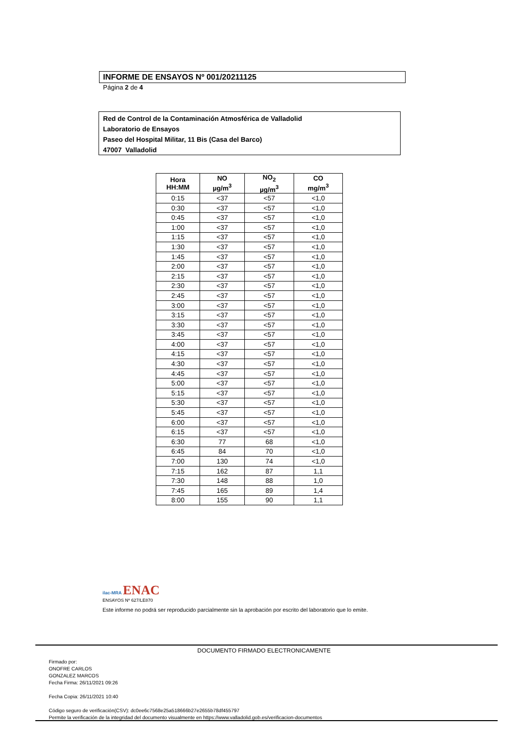INFORME DE ENSAYOS Nº 001/20211125
Página 2 de 4
Red de Control de la Contaminación Atmosférica de Valladolid
Laboratorio de Ensayos
Paseo del Hospital Militar, 11 Bis (Casa del Barco)
47007 Valladolid
| Hora HH:MM | NO µg/m<sup>3</sup> | NO<sub>2</sub> µg/m<sup>3</sup> | CO mg/m<sup>3</sup> |
| --- | --- | --- | --- |
| 0:15 | <37 | <57 | <1,0 |
| 0:30 | <37 | <57 | <1,0 |
| 0:45 | <37 | <57 | <1,0 |
| 1:00 | <37 | <57 | <1,0 |
| 1:15 | <37 | <57 | <1,0 |
| 1:30 | <37 | <57 | <1,0 |
| 1:45 | <37 | <57 | <1,0 |
| 2:00 | <37 | <57 | <1,0 |
| 2:15 | <37 | <57 | <1,0 |
| 2:30 | <37 | <57 | <1,0 |
| 2:45 | <37 | <57 | <1,0 |
| 3:00 | <37 | <57 | <1,0 |
| 3:15 | <37 | <57 | <1,0 |
| 3:30 | <37 | <57 | <1,0 |
| 3:45 | <37 | <57 | <1,0 |
| 4:00 | <37 | <57 | <1,0 |
| 4:15 | <37 | <57 | <1,0 |
| 4:30 | <37 | <57 | <1,0 |
| 4:45 | <37 | <57 | <1,0 |
| 5:00 | <37 | <57 | <1,0 |
| 5:15 | <37 | <57 | <1,0 |
| 5:30 | <37 | <57 | <1,0 |
| 5:45 | <37 | <57 | <1,0 |
| 6:00 | <37 | <57 | <1,0 |
| 6:15 | <37 | <57 | <1,0 |
| 6:30 | 77 | 68 | <1,0 |
| 6:45 | 84 | 70 | <1,0 |
| 7:00 | 130 | 74 | <1,0 |
| 7:15 | 162 | 87 | 1,1 |
| 7:30 | 148 | 88 | 1,0 |
| 7:45 | 165 | 89 | 1,4 |
| 8:00 | 155 | 90 | 1,1 |
ilac-MRA ENAC
ENSAYOS Nº 627/LE870
Este informe no podrá ser reproducido parcialmente sin la aprobación por escrito del laboratorio que lo emite.
DOCUMENTO FIRMADO ELECTRONICAMENTE
Firmado por:
ONOFRE CARLOS
GONZALEZ MARCOS
Fecha Firma: 26/11/2021 09:26
Fecha Copia: 26/11/2021 10:40
Código seguro de verificación(CSV): dc0ee6c7568e25a518666b27e2655b78df455797
Permite la verificación de la integridad del documento visualmente en https://www.valladolid.gob.es/verificacion-documentos